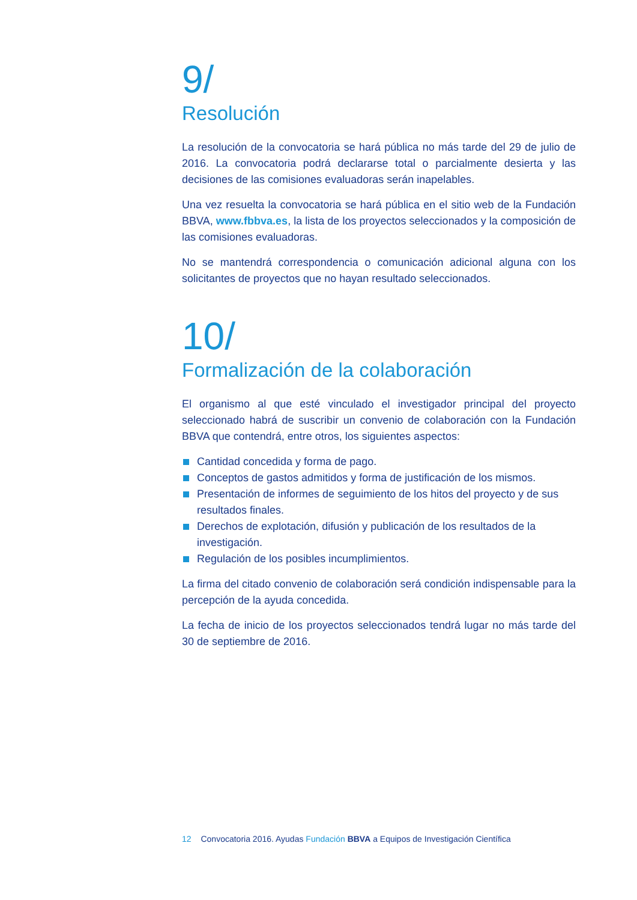9/
Resolución
La resolución de la convocatoria se hará pública no más tarde del 29 de julio de 2016. La convocatoria podrá declararse total o parcialmente desierta y las decisiones de las comisiones evaluadoras serán inapelables.
Una vez resuelta la convocatoria se hará pública en el sitio web de la Fundación BBVA, www.fbbva.es, la lista de los proyectos seleccionados y la composición de las comisiones evaluadoras.
No se mantendrá correspondencia o comunicación adicional alguna con los solicitantes de proyectos que no hayan resultado seleccionados.
10/
Formalización de la colaboración
El organismo al que esté vinculado el investigador principal del proyecto seleccionado habrá de suscribir un convenio de colaboración con la Fundación BBVA que contendrá, entre otros, los siguientes aspectos:
Cantidad concedida y forma de pago.
Conceptos de gastos admitidos y forma de justificación de los mismos.
Presentación de informes de seguimiento de los hitos del proyecto y de sus resultados finales.
Derechos de explotación, difusión y publicación de los resultados de la investigación.
Regulación de los posibles incumplimientos.
La firma del citado convenio de colaboración será condición indispensable para la percepción de la ayuda concedida.
La fecha de inicio de los proyectos seleccionados tendrá lugar no más tarde del 30 de septiembre de 2016.
12 Convocatoria 2016. Ayudas Fundación BBVA a Equipos de Investigación Científica